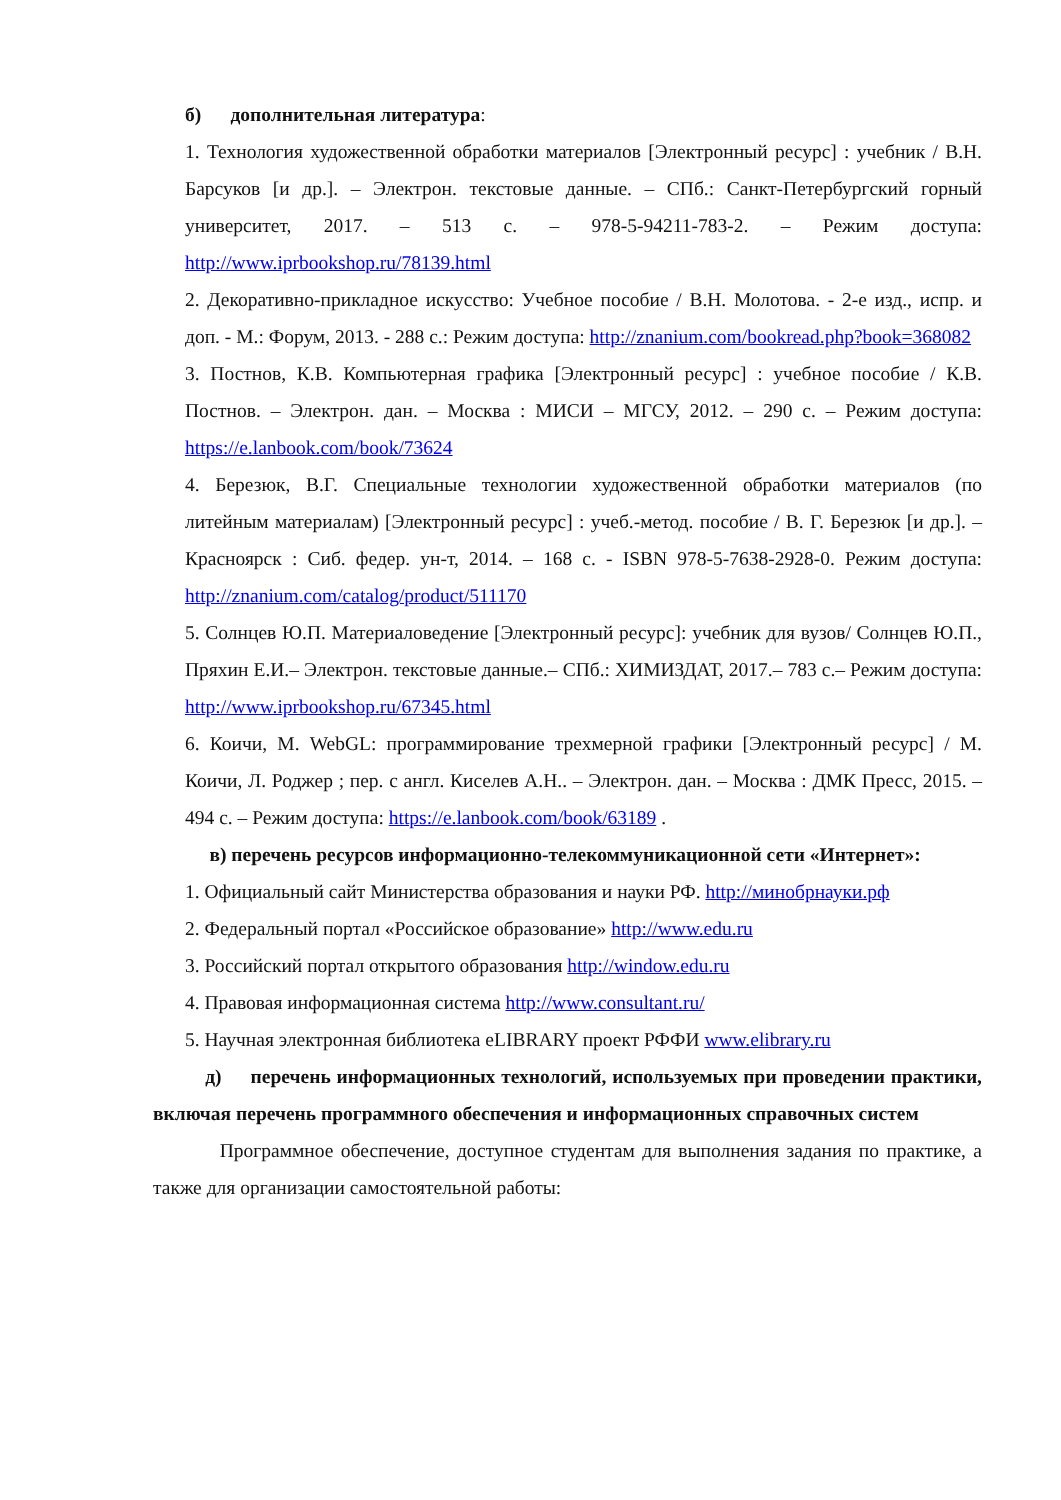б) дополнительная литература:
1. Технология художественной обработки материалов [Электронный ресурс] : учебник / В.Н. Барсуков [и др.]. – Электрон. текстовые данные. – СПб.: Санкт-Петербургский горный университет, 2017. – 513 с. – 978-5-94211-783-2. – Режим доступа: http://www.iprbookshop.ru/78139.html
2. Декоративно-прикладное искусство: Учебное пособие / В.Н. Молотова. - 2-е изд., испр. и доп. - М.: Форум, 2013. - 288 с.: Режим доступа: http://znanium.com/bookread.php?book=368082
3. Постнов, К.В. Компьютерная графика [Электронный ресурс] : учебное пособие / К.В. Постнов. – Электрон. дан. – Москва : МИСИ – МГСУ, 2012. – 290 с. – Режим доступа: https://e.lanbook.com/book/73624
4. Березюк, В.Г. Специальные технологии художественной обработки материалов (по литейным материалам) [Электронный ресурс] : учеб.-метод. пособие / В. Г. Березюк [и др.]. – Красноярск : Сиб. федер. ун-т, 2014. – 168 с. - ISBN 978-5-7638-2928-0. Режим доступа: http://znanium.com/catalog/product/511170
5. Солнцев Ю.П. Материаловедение [Электронный ресурс]: учебник для вузов/ Солнцев Ю.П., Пряхин Е.И.– Электрон. текстовые данные.– СПб.: ХИМИЗДАТ, 2017.– 783 с.– Режим доступа: http://www.iprbookshop.ru/67345.html
6. Коичи, М. WebGL: программирование трехмерной графики [Электронный ресурс] / М. Коичи, Л. Роджер ; пер. с англ. Киселев А.Н.. – Электрон. дан. – Москва : ДМК Пресс, 2015. – 494 с. – Режим доступа: https://e.lanbook.com/book/63189 .
в) перечень ресурсов информационно-телекоммуникационной сети «Интернет»:
1. Официальный сайт Министерства образования и науки РФ. http://минобрнауки.рф
2. Федеральный портал «Российское образование» http://www.edu.ru
3. Российский портал открытого образования http://window.edu.ru
4. Правовая информационная система http://www.consultant.ru/
5. Научная электронная библиотека eLIBRARY проект РФФИ www.elibrary.ru
д) перечень информационных технологий, используемых при проведении практики, включая перечень программного обеспечения и информационных справочных систем
Программное обеспечение, доступное студентам для выполнения задания по практике, а также для организации самостоятельной работы: